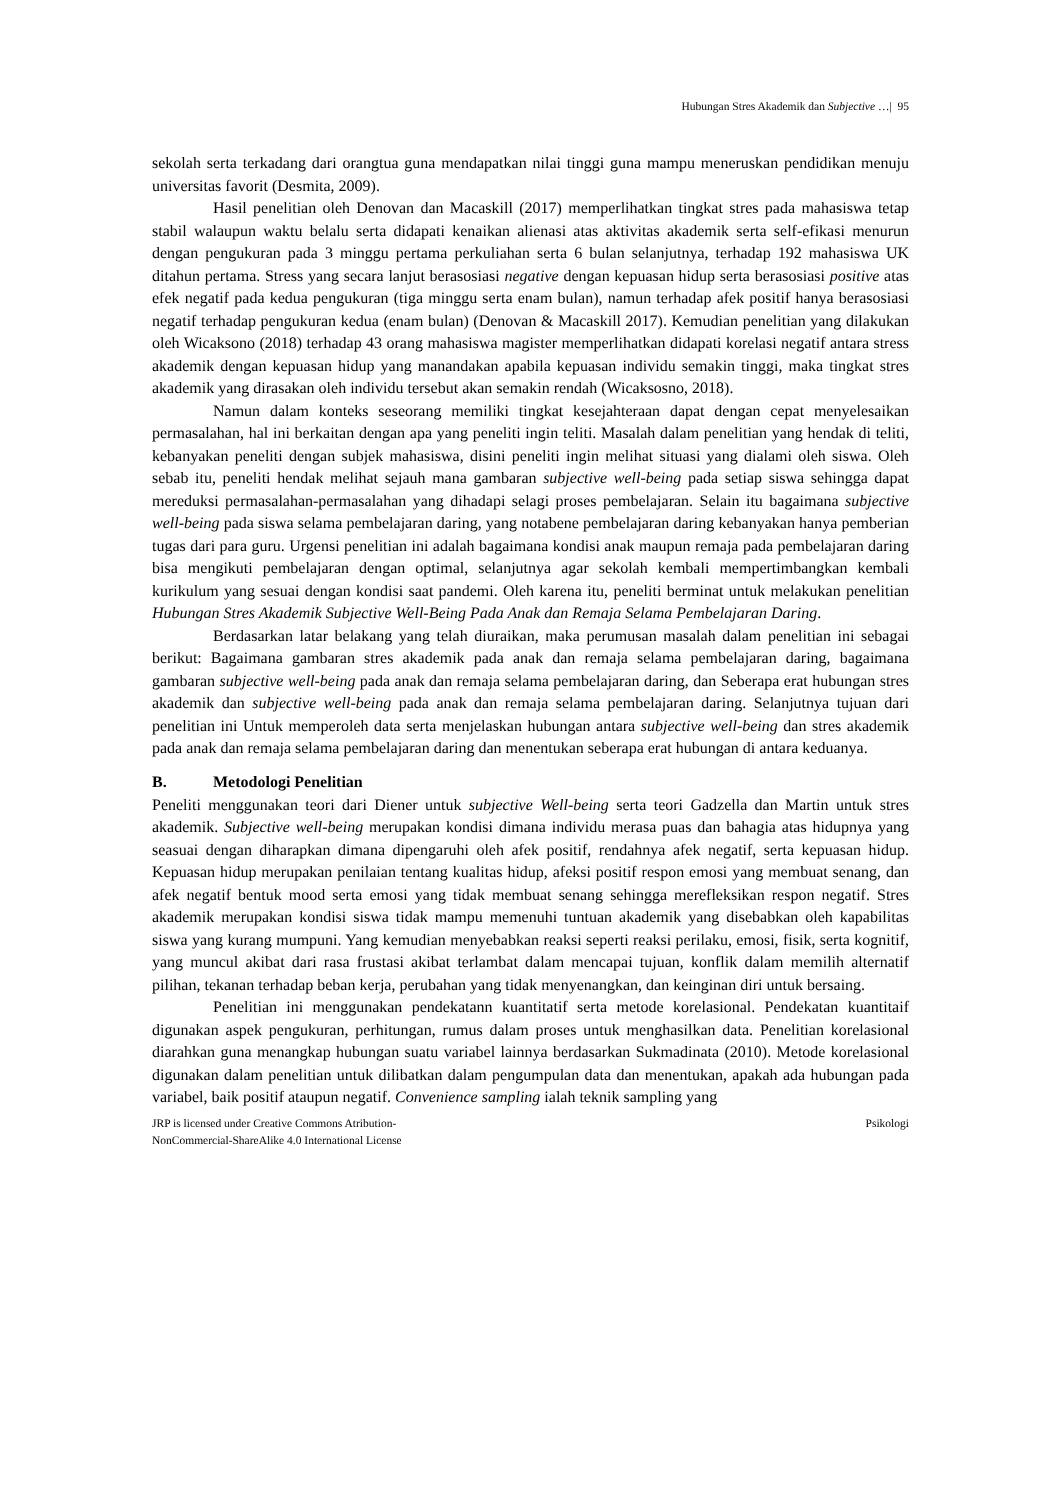Hubungan Stres Akademik dan Subjective …| 95
sekolah serta terkadang dari orangtua guna mendapatkan nilai tinggi guna mampu meneruskan pendidikan menuju universitas favorit (Desmita, 2009).
Hasil penelitian oleh Denovan dan Macaskill (2017) memperlihatkan tingkat stres pada mahasiswa tetap stabil walaupun waktu belalu serta didapati kenaikan alienasi atas aktivitas akademik serta self-efikasi menurun dengan pengukuran pada 3 minggu pertama perkuliahan serta 6 bulan selanjutnya, terhadap 192 mahasiswa UK ditahun pertama. Stress yang secara lanjut berasosiasi negative dengan kepuasan hidup serta berasosiasi positive atas efek negatif pada kedua pengukuran (tiga minggu serta enam bulan), namun terhadap afek positif hanya berasosiasi negatif terhadap pengukuran kedua (enam bulan) (Denovan & Macaskill 2017). Kemudian penelitian yang dilakukan oleh Wicaksono (2018) terhadap 43 orang mahasiswa magister memperlihatkan didapati korelasi negatif antara stress akademik dengan kepuasan hidup yang manandakan apabila kepuasan individu semakin tinggi, maka tingkat stres akademik yang dirasakan oleh individu tersebut akan semakin rendah (Wicaksosno, 2018).
Namun dalam konteks seseorang memiliki tingkat kesejahteraan dapat dengan cepat menyelesaikan permasalahan, hal ini berkaitan dengan apa yang peneliti ingin teliti. Masalah dalam penelitian yang hendak di teliti, kebanyakan peneliti dengan subjek mahasiswa, disini peneliti ingin melihat situasi yang dialami oleh siswa. Oleh sebab itu, peneliti hendak melihat sejauh mana gambaran subjective well-being pada setiap siswa sehingga dapat mereduksi permasalahan-permasalahan yang dihadapi selagi proses pembelajaran. Selain itu bagaimana subjective well-being pada siswa selama pembelajaran daring, yang notabene pembelajaran daring kebanyakan hanya pemberian tugas dari para guru. Urgensi penelitian ini adalah bagaimana kondisi anak maupun remaja pada pembelajaran daring bisa mengikuti pembelajaran dengan optimal, selanjutnya agar sekolah kembali mempertimbangkan kembali kurikulum yang sesuai dengan kondisi saat pandemi. Oleh karena itu, peneliti berminat untuk melakukan penelitian Hubungan Stres Akademik Subjective Well-Being Pada Anak dan Remaja Selama Pembelajaran Daring.
Berdasarkan latar belakang yang telah diuraikan, maka perumusan masalah dalam penelitian ini sebagai berikut: Bagaimana gambaran stres akademik pada anak dan remaja selama pembelajaran daring, bagaimana gambaran subjective well-being pada anak dan remaja selama pembelajaran daring, dan Seberapa erat hubungan stres akademik dan subjective well-being pada anak dan remaja selama pembelajaran daring. Selanjutnya tujuan dari penelitian ini Untuk memperoleh data serta menjelaskan hubungan antara subjective well-being dan stres akademik pada anak dan remaja selama pembelajaran daring dan menentukan seberapa erat hubungan di antara keduanya.
B. Metodologi Penelitian
Peneliti menggunakan teori dari Diener untuk subjective Well-being serta teori Gadzella dan Martin untuk stres akademik. Subjective well-being merupakan kondisi dimana individu merasa puas dan bahagia atas hidupnya yang seasuai dengan diharapkan dimana dipengaruhi oleh afek positif, rendahnya afek negatif, serta kepuasan hidup. Kepuasan hidup merupakan penilaian tentang kualitas hidup, afeksi positif respon emosi yang membuat senang, dan afek negatif bentuk mood serta emosi yang tidak membuat senang sehingga merefleksikan respon negatif. Stres akademik merupakan kondisi siswa tidak mampu memenuhi tuntuan akademik yang disebabkan oleh kapabilitas siswa yang kurang mumpuni. Yang kemudian menyebabkan reaksi seperti reaksi perilaku, emosi, fisik, serta kognitif, yang muncul akibat dari rasa frustasi akibat terlambat dalam mencapai tujuan, konflik dalam memilih alternatif pilihan, tekanan terhadap beban kerja, perubahan yang tidak menyenangkan, dan keinginan diri untuk bersaing.
Penelitian ini menggunakan pendekatann kuantitatif serta metode korelasional. Pendekatan kuantitaif digunakan aspek pengukuran, perhitungan, rumus dalam proses untuk menghasilkan data. Penelitian korelasional diarahkan guna menangkap hubungan suatu variabel lainnya berdasarkan Sukmadinata (2010). Metode korelasional digunakan dalam penelitian untuk dilibatkan dalam pengumpulan data dan menentukan, apakah ada hubungan pada variabel, baik positif ataupun negatif. Convenience sampling ialah teknik sampling yang
JRP is licensed under Creative Commons Atribution-
NonCommercial-ShareAlike 4.0 International License
Psikologi